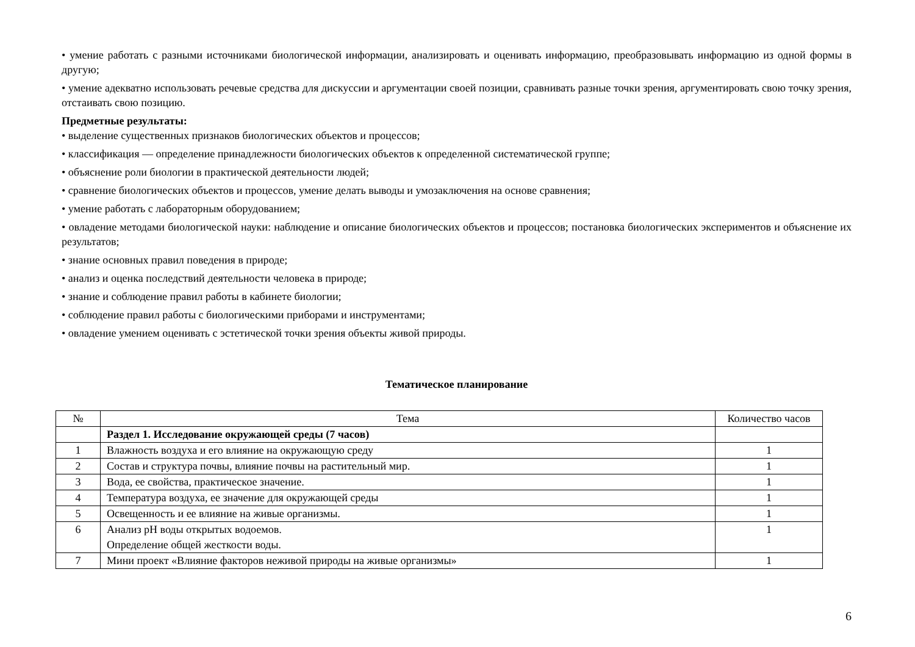• умение работать с разными источниками биологической информации, анализировать и оценивать информацию, преобразовывать информацию из одной формы в другую;
• умение адекватно использовать речевые средства для дискуссии и аргументации своей позиции, сравнивать разные точки зрения, аргументировать свою точку зрения, отстаивать свою позицию.
Предметные результаты:
• выделение существенных признаков биологических объектов и процессов;
• классификация — определение принадлежности биологических объектов к определенной систематической группе;
• объяснение роли биологии в практической деятельности людей;
• сравнение биологических объектов и процессов, умение делать выводы и умозаключения на основе сравнения;
• умение работать с лабораторным оборудованием;
• овладение методами биологической науки: наблюдение и описание биологических объектов и процессов; постановка биологических экспериментов и объяснение их результатов;
• знание основных правил поведения в природе;
• анализ и оценка последствий деятельности человека в природе;
• знание и соблюдение правил работы в кабинете биологии;
• соблюдение правил работы с биологическими приборами и инструментами;
• овладение умением оценивать с эстетической точки зрения объекты живой природы.
Тематическое планирование
| № | Тема | Количество часов |
| --- | --- | --- |
| | Раздел 1. Исследование окружающей среды (7 часов) | |
| 1 | Влажность воздуха и его влияние на окружающую среду | 1 |
| 2 | Состав и структура почвы, влияние почвы на растительный мир. | 1 |
| 3 | Вода, ее свойства, практическое значение. | 1 |
| 4 | Температура воздуха, ее значение для окружающей среды | 1 |
| 5 | Освещенность и ее влияние на живые организмы. | 1 |
| 6 | Анализ рН воды открытых водоемов. Определение общей жесткости воды. | 1 |
| 7 | Мини проект «Влияние факторов неживой природы на живые организмы» | 1 |
6